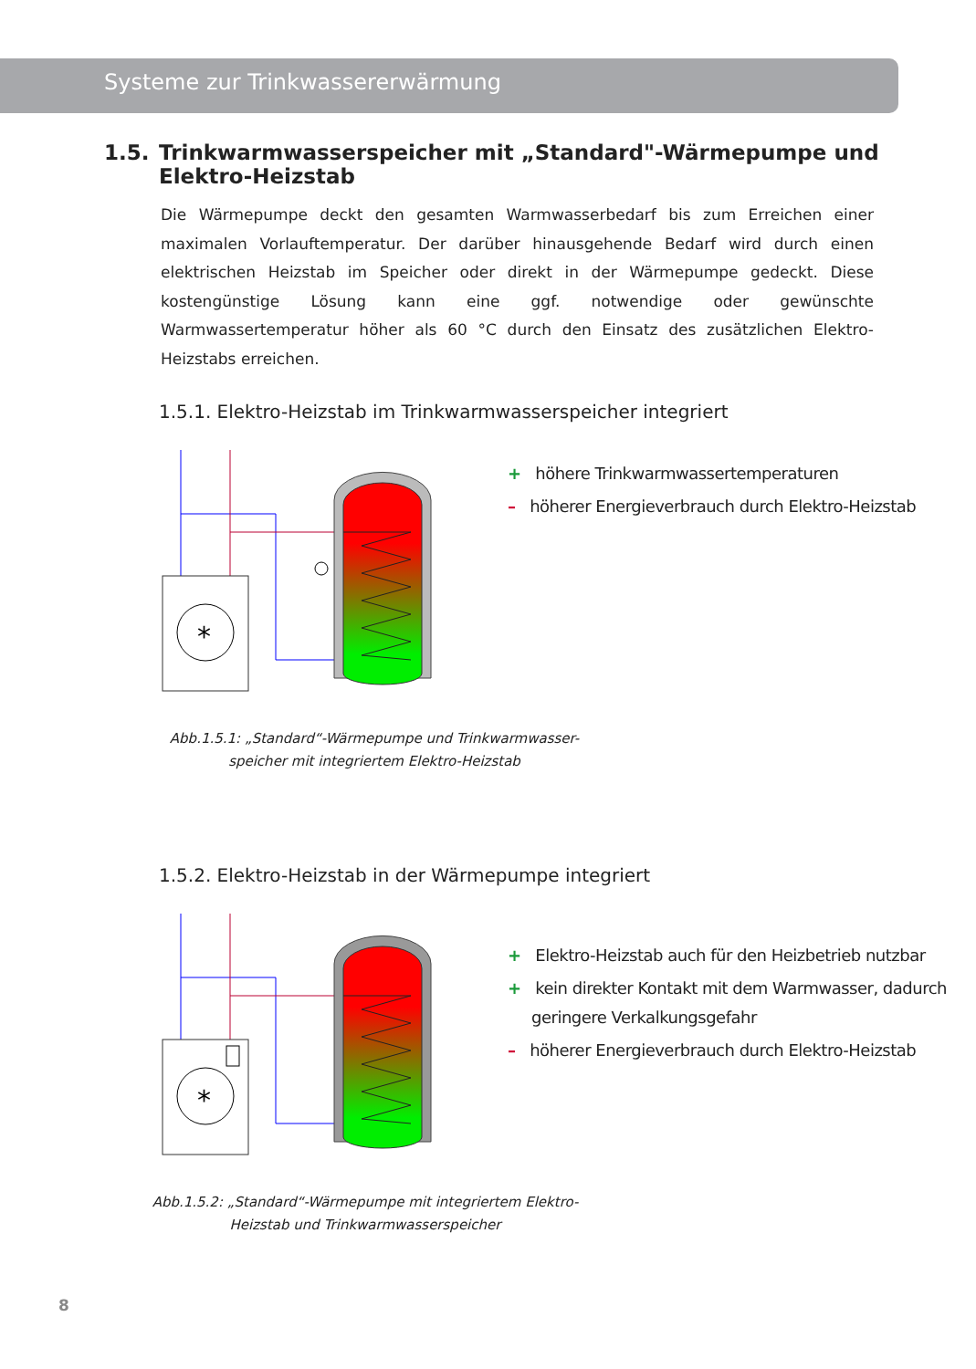Systeme zur Trinkwassererwärmung
1.5. Trinkwarmwasserspeicher mit „Standard"-Wärmepumpe und Elektro-Heizstab
Die Wärmepumpe deckt den gesamten Warmwasserbedarf bis zum Erreichen einer maximalen Vorlauftemperatur. Der darüber hinausgehende Bedarf wird durch einen elektrischen Heizstab im Speicher oder direkt in der Wärmepumpe gedeckt. Diese kostengünstige Lösung kann eine ggf. notwendige oder gewünschte Warmwassertemperatur höher als 60 °C durch den Einsatz des zusätzlichen Elektro-Heizstabs erreichen.
1.5.1. Elektro-Heizstab im Trinkwarmwasserspeicher integriert
*
+ höhere Trinkwarmwassertemperaturen
– höherer Energieverbrauch durch Elektro-Heizstab
Abb.1.5.1: „Standard“-Wärmepumpe und Trinkwarmwasser-
speicher mit integriertem Elektro-Heizstab
1.5.2. Elektro-Heizstab in der Wärmepumpe integriert
*
+ Elektro-Heizstab auch für den Heizbetrieb nutzbar
+ kein direkter Kontakt mit dem Warmwasser, dadurch geringere Verkalkungsgefahr
– höherer Energieverbrauch durch Elektro-Heizstab
Abb.1.5.2: „Standard“-Wärmepumpe mit integriertem Elektro-
Heizstab und Trinkwarmwasserspeicher
8